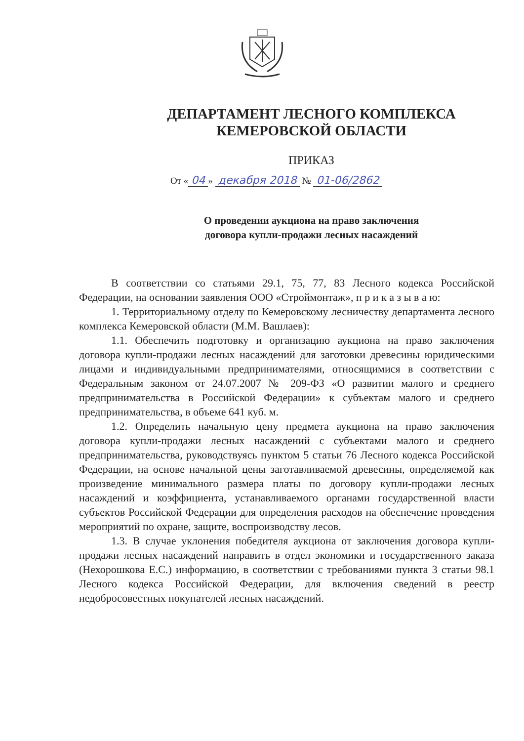ДЕПАРТАМЕНТ ЛЕСНОГО КОМПЛЕКСА
КЕМЕРОВСКОЙ ОБЛАСТИ
ПРИКАЗ
От « 04 » декабря 2018 № 01-06/2862
О проведении аукциона на право заключения
договора купли-продажи лесных насаждений
В соответствии со статьями 29.1, 75, 77, 83 Лесного кодекса Российской Федерации, на основании заявления ООО «Строймонтаж», п р и к а з ы в а ю:
1. Территориальному отделу по Кемеровскому лесничеству департамента лесного комплекса Кемеровской области (М.М. Вашлаев):
1.1. Обеспечить подготовку и организацию аукциона на право заключения договора купли-продажи лесных насаждений для заготовки древесины юридическими лицами и индивидуальными предпринимателями, относящимися в соответствии с Федеральным законом от 24.07.2007 № 209-ФЗ «О развитии малого и среднего предпринимательства в Российской Федерации» к субъектам малого и среднего предпринимательства, в объеме 641 куб. м.
1.2. Определить начальную цену предмета аукциона на право заключения договора купли-продажи лесных насаждений с субъектами малого и среднего предпринимательства, руководствуясь пунктом 5 статьи 76 Лесного кодекса Российской Федерации, на основе начальной цены заготавливаемой древесины, определяемой как произведение минимального размера платы по договору купли-продажи лесных насаждений и коэффициента, устанавливаемого органами государственной власти субъектов Российской Федерации для определения расходов на обеспечение проведения мероприятий по охране, защите, воспроизводству лесов.
1.3. В случае уклонения победителя аукциона от заключения договора купли-продажи лесных насаждений направить в отдел экономики и государственного заказа (Нехорошкова Е.С.) информацию, в соответствии с требованиями пункта 3 статьи 98.1 Лесного кодекса Российской Федерации, для включения сведений в реестр недобросовестных покупателей лесных насаждений.